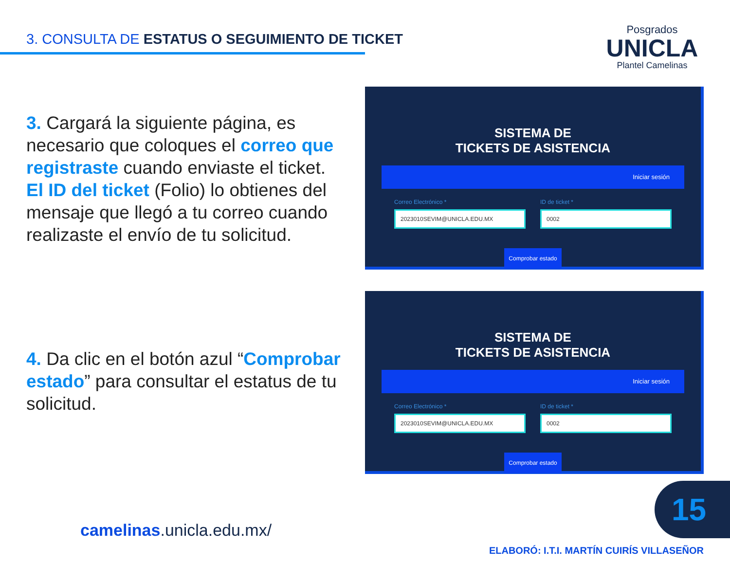3. CONSULTA DE ESTATUS O SEGUIMIENTO DE TICKET
Posgrados
UNICLA
Plantel Camelinas
3. Cargará la siguiente página, es necesario que coloques el correo que registraste cuando enviaste el ticket. El ID del ticket (Folio) lo obtienes del mensaje que llegó a tu correo cuando realizaste el envío de tu solicitud.
SISTEMA DE
TICKETS DE ASISTENCIA
Iniciar sesión
Correo Electrónico *
2023010SEVIM@UNICLA.EDU.MX
ID de ticket *
0002
Comprobar estado
4. Da clic en el botón azul “Comprobar estado” para consultar el estatus de tu solicitud.
SISTEMA DE
TICKETS DE ASISTENCIA
Iniciar sesión
Correo Electrónico *
2023010SEVIM@UNICLA.EDU.MX
ID de ticket *
0002
Comprobar estado
15
camelinas.unicla.edu.mx/
ELABORÓ: I.T.I. MARTÍN CUIRÍS VILLASEÑOR